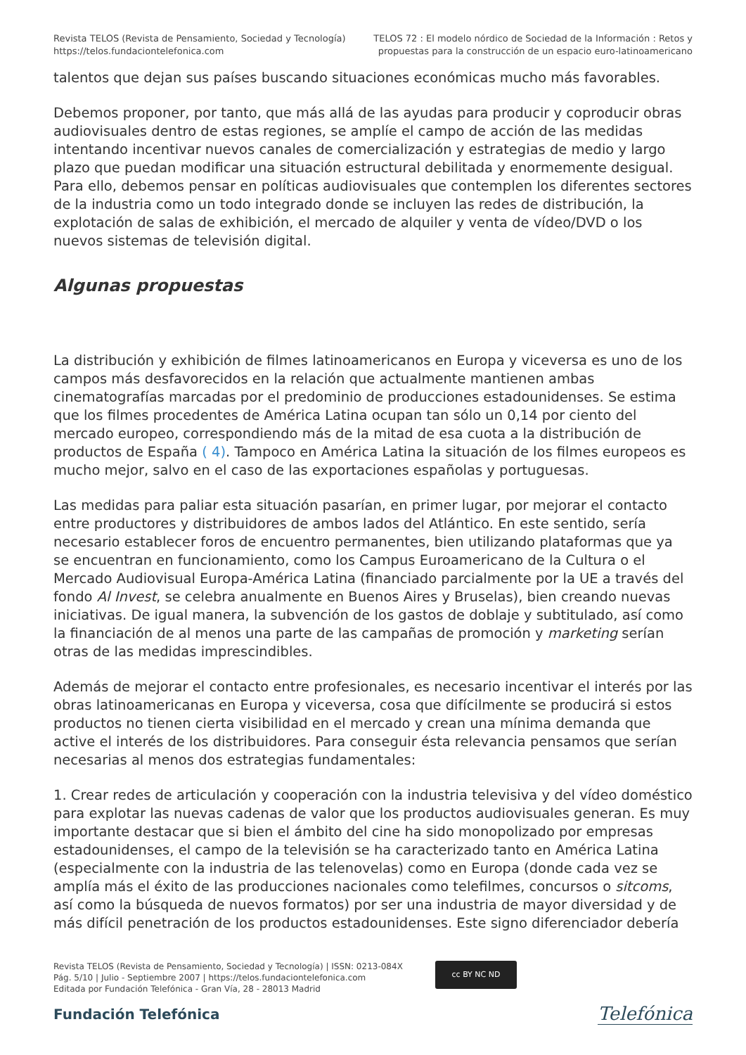Revista TELOS (Revista de Pensamiento, Sociedad y Tecnología)
https://telos.fundaciontelefonica.com
TELOS 72 : El modelo nórdico de Sociedad de la Información : Retos y
propuestas para la construcción de un espacio euro-latinoamericano
talentos que dejan sus países buscando situaciones económicas mucho más favorables.
Debemos proponer, por tanto, que más allá de las ayudas para producir y coproducir obras audiovisuales dentro de estas regiones, se amplíe el campo de acción de las medidas intentando incentivar nuevos canales de comercialización y estrategias de medio y largo plazo que puedan modificar una situación estructural debilitada y enormemente desigual. Para ello, debemos pensar en políticas audiovisuales que contemplen los diferentes sectores de la industria como un todo integrado donde se incluyen las redes de distribución, la explotación de salas de exhibición, el mercado de alquiler y venta de vídeo/DVD o los nuevos sistemas de televisión digital.
Algunas propuestas
La distribución y exhibición de filmes latinoamericanos en Europa y viceversa es uno de los campos más desfavorecidos en la relación que actualmente mantienen ambas cinematografías marcadas por el predominio de producciones estadounidenses. Se estima que los filmes procedentes de América Latina ocupan tan sólo un 0,14 por ciento del mercado europeo, correspondiendo más de la mitad de esa cuota a la distribución de productos de España ( 4). Tampoco en América Latina la situación de los filmes europeos es mucho mejor, salvo en el caso de las exportaciones españolas y portuguesas.
Las medidas para paliar esta situación pasarían, en primer lugar, por mejorar el contacto entre productores y distribuidores de ambos lados del Atlántico. En este sentido, sería necesario establecer foros de encuentro permanentes, bien utilizando plataformas que ya se encuentran en funcionamiento, como los Campus Euroamericano de la Cultura o el Mercado Audiovisual Europa-América Latina (financiado parcialmente por la UE a través del fondo Al Invest, se celebra anualmente en Buenos Aires y Bruselas), bien creando nuevas iniciativas. De igual manera, la subvención de los gastos de doblaje y subtitulado, así como la financiación de al menos una parte de las campañas de promoción y marketing serían otras de las medidas imprescindibles.
Además de mejorar el contacto entre profesionales, es necesario incentivar el interés por las obras latinoamericanas en Europa y viceversa, cosa que difícilmente se producirá si estos productos no tienen cierta visibilidad en el mercado y crean una mínima demanda que active el interés de los distribuidores. Para conseguir ésta relevancia pensamos que serían necesarias al menos dos estrategias fundamentales:
1. Crear redes de articulación y cooperación con la industria televisiva y del vídeo doméstico para explotar las nuevas cadenas de valor que los productos audiovisuales generan. Es muy importante destacar que si bien el ámbito del cine ha sido monopolizado por empresas estadounidenses, el campo de la televisión se ha caracterizado tanto en América Latina (especialmente con la industria de las telenovelas) como en Europa (donde cada vez se amplía más el éxito de las producciones nacionales como telefilmes, concursos o sitcoms, así como la búsqueda de nuevos formatos) por ser una industria de mayor diversidad y de más difícil penetración de los productos estadounidenses. Este signo diferenciador debería
Revista TELOS (Revista de Pensamiento, Sociedad y Tecnología) | ISSN: 0213-084X
Pág. 5/10 | Julio - Septiembre 2007 | https://telos.fundaciontelefonica.com
Editada por Fundación Telefónica - Gran Vía, 28 - 28013 Madrid
cc BY NC ND
Fundación Telefónica
Telefónica